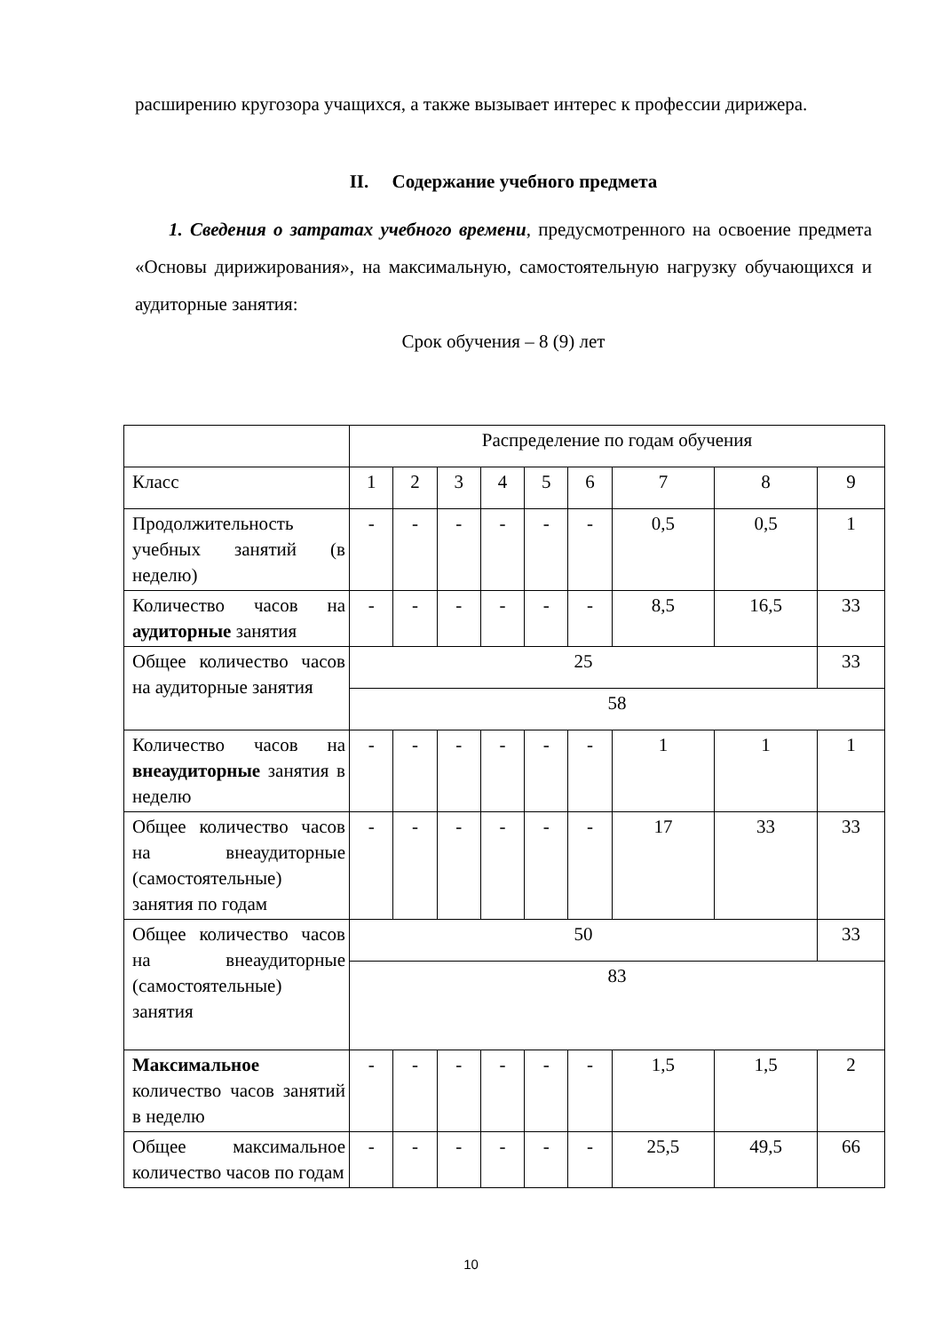расширению кругозора учащихся, а также вызывает интерес к профессии дирижера.
II. Содержание учебного предмета
1. Сведения о затратах учебного времени, предусмотренного на освоение предмета «Основы дирижирования», на максимальную, самостоятельную нагрузку обучающихся и аудиторные занятия:
Срок обучения – 8 (9) лет
| | Распределение по годам обучения | | | | | | | | |
| Класс | 1 | 2 | 3 | 4 | 5 | 6 | 7 | 8 | 9 |
| Продолжительность учебных занятий (в неделю) | - | - | - | - | - | - | 0,5 | 0,5 | 1 |
| Количество часов на аудиторные занятия | - | - | - | - | - | - | 8,5 | 16,5 | 33 |
| Общее количество часов на аудиторные занятия | 25 | | | | | | | | 33 |
| | 58 | | | | | | | | |
| Количество часов на внеаудиторные занятия в неделю | - | - | - | - | - | - | 1 | 1 | 1 |
| Общее количество часов на внеаудиторные (самостоятельные) занятия по годам | - | - | - | - | - | - | 17 | 33 | 33 |
| Общее количество часов на внеаудиторные (самостоятельные) занятия | 50 | | | | | | | | 33 |
| | 83 | | | | | | | | |
| Максимальное количество часов занятий в неделю | - | - | - | - | - | - | 1,5 | 1,5 | 2 |
| Общее максимальное количество часов по годам | - | - | - | - | - | - | 25,5 | 49,5 | 66 |
10